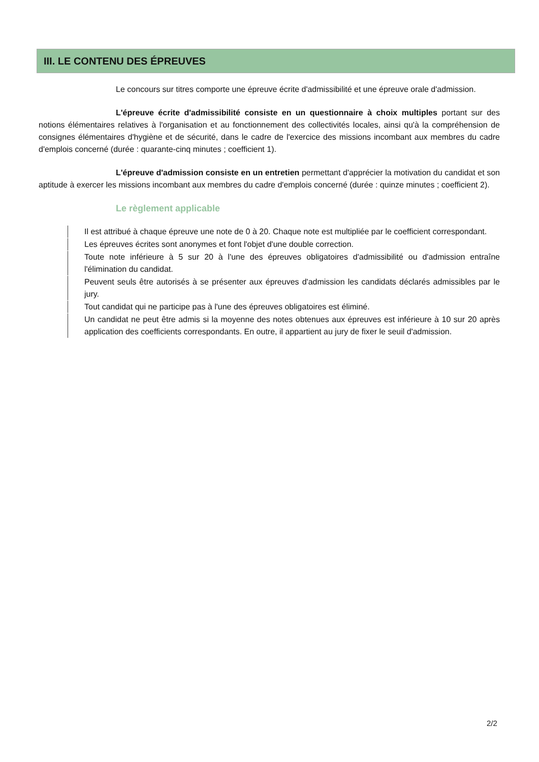III. LE CONTENU DES ÉPREUVES
Le concours sur titres comporte une épreuve écrite d'admissibilité et une épreuve orale d'admission.
L'épreuve écrite d'admissibilité consiste en un questionnaire à choix multiples portant sur des notions élémentaires relatives à l'organisation et au fonctionnement des collectivités locales, ainsi qu'à la compréhension de consignes élémentaires d'hygiène et de sécurité, dans le cadre de l'exercice des missions incombant aux membres du cadre d'emplois concerné (durée : quarante-cinq minutes ; coefficient 1).
L'épreuve d'admission consiste en un entretien permettant d'apprécier la motivation du candidat et son aptitude à exercer les missions incombant aux membres du cadre d'emplois concerné (durée : quinze minutes ; coefficient 2).
Le règlement applicable
Il est attribué à chaque épreuve une note de 0 à 20. Chaque note est multipliée par le coefficient correspondant.
Les épreuves écrites sont anonymes et font l'objet d'une double correction.
Toute note inférieure à 5 sur 20 à l'une des épreuves obligatoires d'admissibilité ou d'admission entraîne l'élimination du candidat.
Peuvent seuls être autorisés à se présenter aux épreuves d'admission les candidats déclarés admissibles par le jury.
Tout candidat qui ne participe pas à l'une des épreuves obligatoires est éliminé.
Un candidat ne peut être admis si la moyenne des notes obtenues aux épreuves est inférieure à 10 sur 20 après application des coefficients correspondants. En outre, il appartient au jury de fixer le seuil d'admission.
2/2